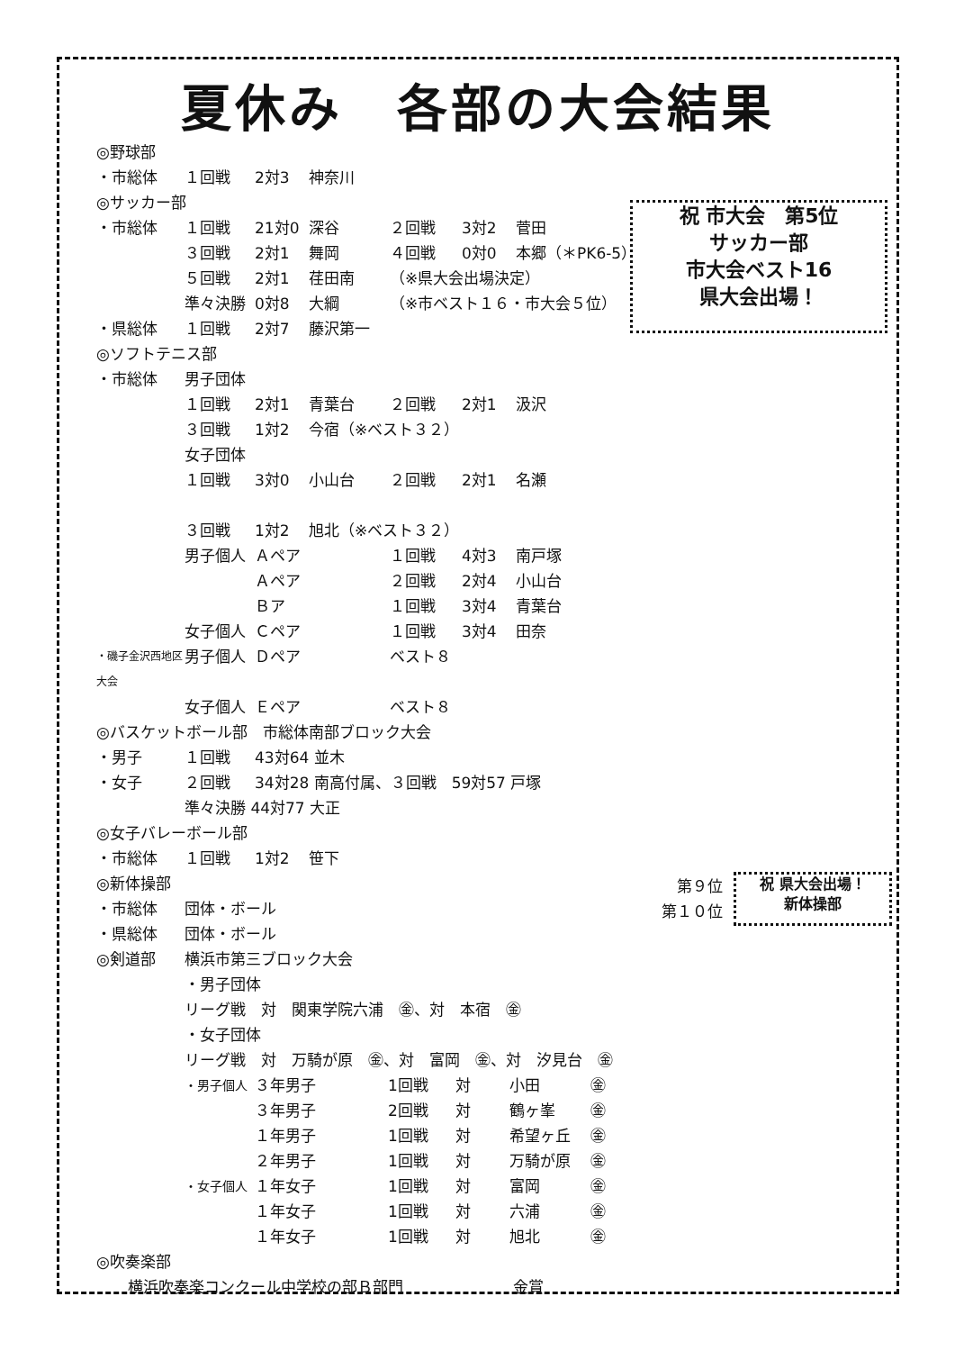夏休み　各部の大会結果
祝 市大会　第5位
サッカー部
市大会ベスト16
県大会出場！
第９位
第１０位
祝 県大会出場！
新体操部
◎野球部
・市総体 １回戦 2対3 神奈川
◎サッカー部
・市総体 １回戦 21対0 深谷 ２回戦 3対2 菅田
３回戦 2対1 舞岡 ４回戦 0対0 本郷（＊PK6-5）
５回戦 2対1 荏田南 （※県大会出場決定）
準々決勝 0対8 大綱 （※市ベスト１６・市大会５位）
・県総体 １回戦 2対7 藤沢第一
◎ソフトテニス部
・市総体 男子団体
１回戦 2対1 青葉台 ２回戦 2対1 汲沢
３回戦 1対2 今宿（※ベスト３２）
女子団体
１回戦 3対0 小山台 ２回戦 2対1 名瀬
３回戦 1対2 旭北（※ベスト３２）
男子個人 Ａペア １回戦 4対3 南戸塚
Ａペア ２回戦 2対4 小山台
Ｂア １回戦 3対4 青葉台
女子個人 Ｃペア １回戦 3対4 田奈
・磯子金沢西地区大会 男子個人 Ｄペア ベスト８
女子個人 Ｅペア ベスト８
◎バスケットボール部　市総体南部ブロック大会
・男子 １回戦 43対64 並木
・女子 ２回戦 34対28 南高付属、３回戦　59対57 戸塚
準々決勝 44対77 大正
◎女子バレーボール部
・市総体 １回戦 1対2 笹下
◎新体操部
・市総体 団体・ボール
・県総体 団体・ボール
◎剣道部 横浜市第三ブロック大会
・男子団体
リーグ戦　対　関東学院六浦　㊎、対　本宿　㊎
・女子団体
リーグ戦　対　万騎が原　㊎、対　富岡　㊎、対　汐見台　㊎
・男子個人 ３年男子 1回戦 対 小田 ㊎
３年男子 2回戦 対 鶴ヶ峯 ㊎
１年男子 1回戦 対 希望ヶ丘 ㊎
２年男子 1回戦 対 万騎が原 ㊎
・女子個人 １年女子 1回戦 対 富岡 ㊎
１年女子 1回戦 対 六浦 ㊎
１年女子 1回戦 対 旭北 ㊎
◎吹奏楽部
横浜吹奏楽コンクール中学校の部Ｂ部門 金賞